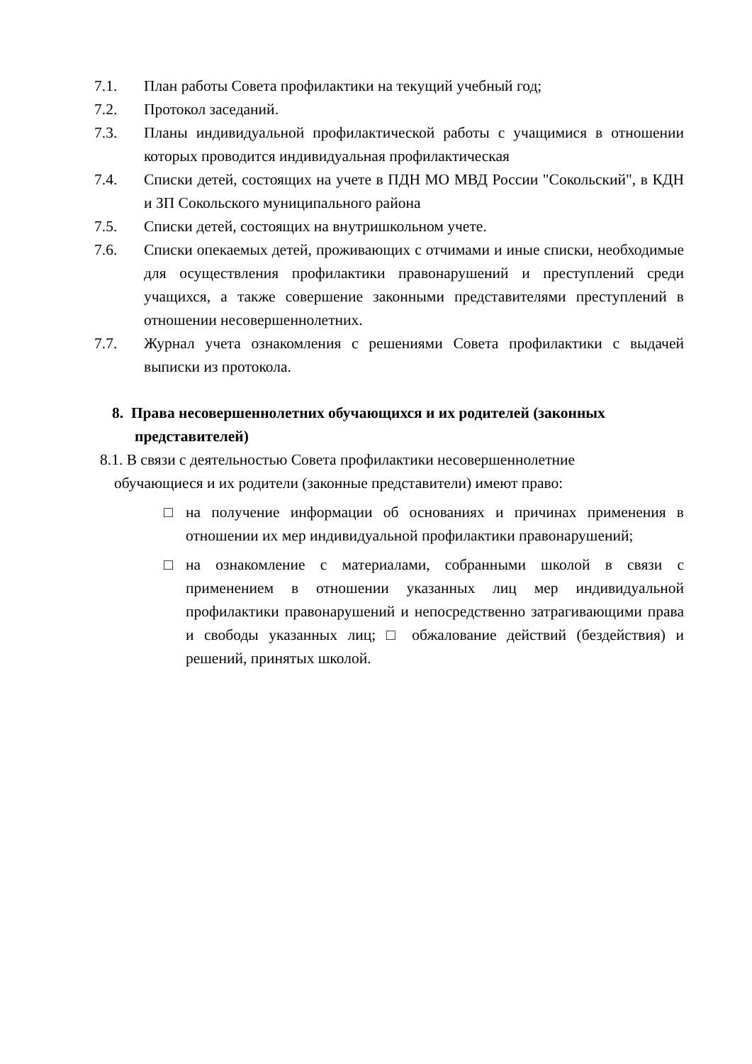7.1. План работы Совета профилактики на текущий учебный год;
7.2. Протокол заседаний.
7.3. Планы индивидуальной профилактической работы с учащимися в отношении которых проводится индивидуальная профилактическая
7.4. Списки детей, состоящих на учете в ПДН МО МВД России "Сокольский", в КДН и ЗП Сокольского муниципального района
7.5. Списки детей, состоящих на внутришкольном учете.
7.6. Списки опекаемых детей, проживающих с отчимами и иные списки, необходимые для осуществления профилактики правонарушений и преступлений среди учащихся, а также совершение законными представителями преступлений в отношении несовершеннолетних.
7.7. Журнал учета ознакомления с решениями Совета профилактики с выдачей выписки из протокола.
8. Права несовершеннолетних обучающихся и их родителей (законных представителей)
8.1. В связи с деятельностью Совета профилактики несовершеннолетние
обучающиеся и их родители (законные представители) имеют право:
□ на получение информации об основаниях и причинах применения в отношении их мер индивидуальной профилактики правонарушений;
□ на ознакомление с материалами, собранными школой в связи с применением в отношении указанных лиц мер индивидуальной профилактики правонарушений и непосредственно затрагивающими права и свободы указанных лиц; □ обжалование действий (бездействия) и решений, принятых школой.